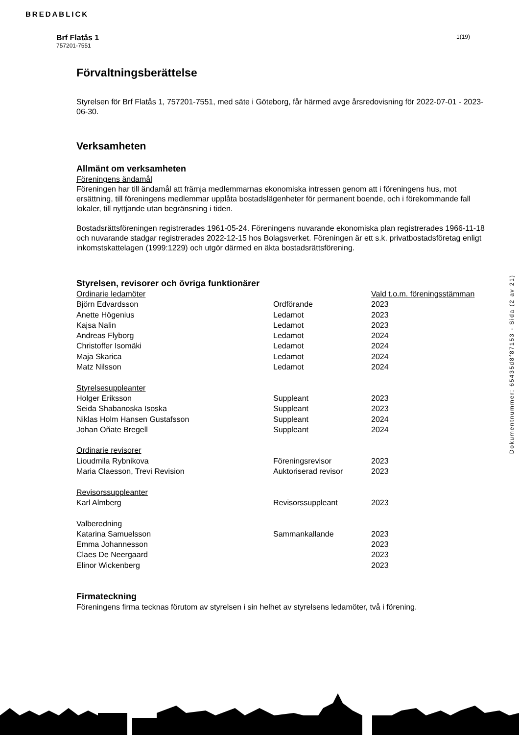BREDABLICK
Brf Flatås 1
757201-7551
1(19)
Förvaltningsberättelse
Styrelsen för Brf Flatås 1, 757201-7551, med säte i Göteborg, får härmed avge årsredovisning för 2022-07-01 - 2023-06-30.
Verksamheten
Allmänt om verksamheten
Föreningens ändamål
Föreningen har till ändamål att främja medlemmarnas ekonomiska intressen genom att i föreningens hus, mot ersättning, till föreningens medlemmar upplåta bostadslägenheter för permanent boende, och i förekommande fall lokaler, till nyttjande utan begränsning i tiden.
Bostadsrättsföreningen registrerades 1961-05-24. Föreningens nuvarande ekonomiska plan registrerades 1966-11-18 och nuvarande stadgar registrerades 2022-12-15 hos Bolagsverket. Föreningen är ett s.k. privatbostadsföretag enligt inkomstskattelagen (1999:1229) och utgör därmed en äkta bostadsrättsförening.
Styrelsen, revisorer och övriga funktionärer
| Ordinarie ledamöter | | Vald t.o.m. föreningsstämman |
| Björn Edvardsson | Ordförande | 2023 |
| Anette Högenius | Ledamot | 2023 |
| Kajsa Nalin | Ledamot | 2023 |
| Andreas Flyborg | Ledamot | 2024 |
| Christoffer Isomäki | Ledamot | 2024 |
| Maja Skarica | Ledamot | 2024 |
| Matz Nilsson | Ledamot | 2024 |
| Styrelsesuppleanter | | |
| Holger Eriksson | Suppleant | 2023 |
| Seida Shabanoska Isoska | Suppleant | 2023 |
| Niklas Holm Hansen Gustafsson | Suppleant | 2024 |
| Johan Oñate Bregell | Suppleant | 2024 |
| Ordinarie revisorer | | |
| Lioudmila Rybnikova | Föreningsrevisor | 2023 |
| Maria Claesson, Trevi Revision | Auktoriserad revisor | 2023 |
| Revisorssuppleanter | | |
| Karl Almberg | Revisorssuppleant | 2023 |
| Valberedning | | |
| Katarina Samuelsson | Sammankallande | 2023 |
| Emma Johannesson | | 2023 |
| Claes De Neergaard | | 2023 |
| Elinor Wickenberg | | 2023 |
Firmateckning
Föreningens firma tecknas förutom av styrelsen i sin helhet av styrelsens ledamöter, två i förening.
Dokumentnummer: 65435d8f87153 - Sida (2 av 21)